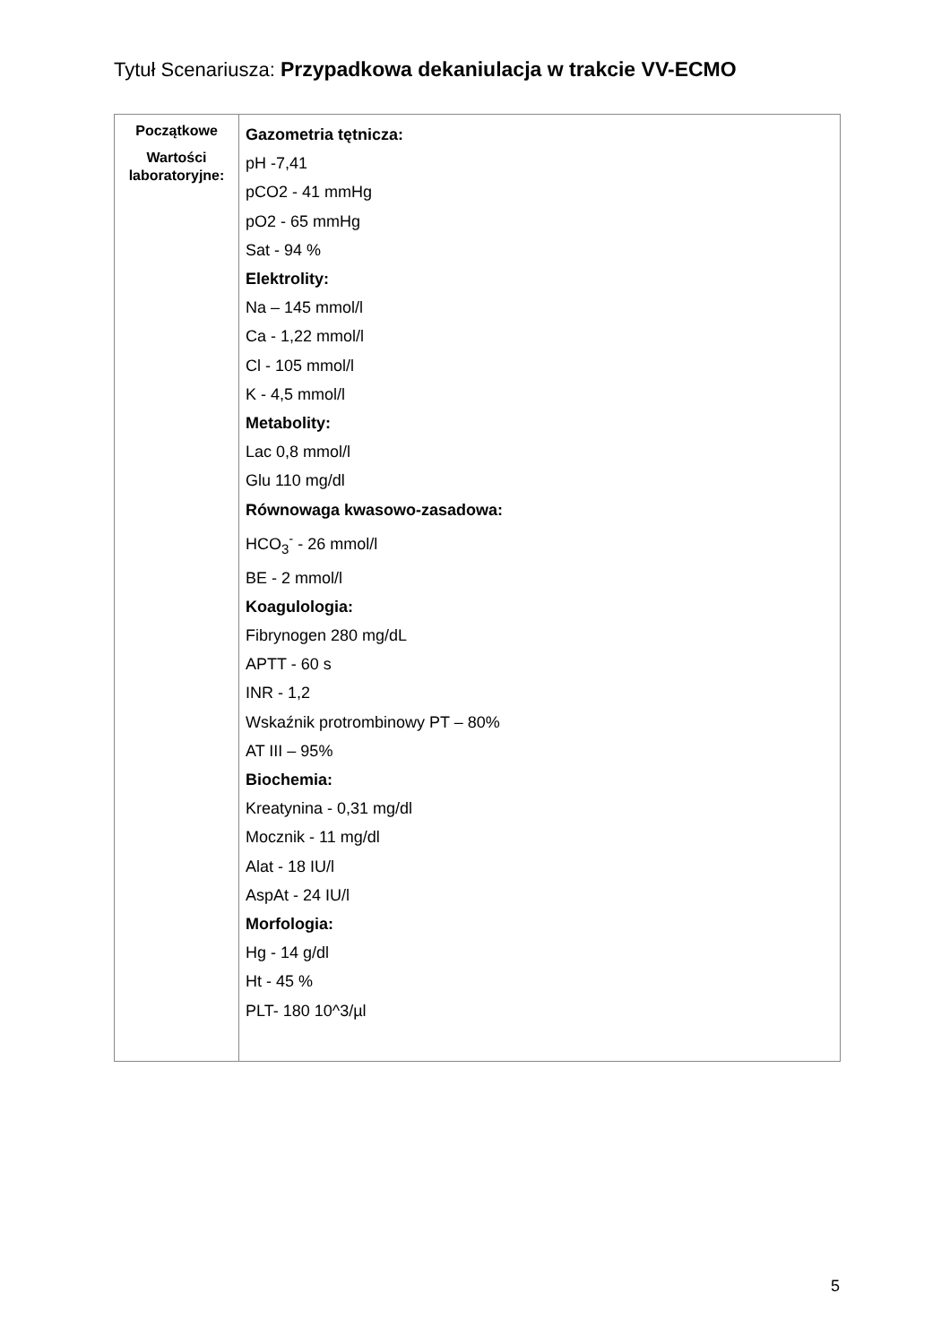Tytuł Scenariusza: Przypadkowa dekaniulacja w trakcie VV-ECMO
| Początkowe Wartości laboratoryjne: | Gazometria tętnicza: pH -7,41 pCO2 - 41 mmHg pO2 - 65 mmHg Sat - 94 % Elektrolity: Na – 145 mmol/l Ca - 1,22 mmol/l Cl - 105 mmol/l K - 4,5 mmol/l Metabolity: Lac 0,8 mmol/l Glu 110 mg/dl Równowaga kwasowo-zasadowa: HCO<sub>3</sub><sup>-</sup> - 26 mmol/l BE - 2 mmol/l Koagulologia: Fibrynogen 280 mg/dL APTT - 60 s INR - 1,2 Wskaźnik protrombinowy PT – 80% AT III – 95% Biochemia: Kreatynina - 0,31 mg/dl Mocznik - 11 mg/dl Alat - 18 IU/l AspAt - 24 IU/l Morfologia: Hg - 14 g/dl Ht - 45 % PLT- 180 10^3/µl |
5